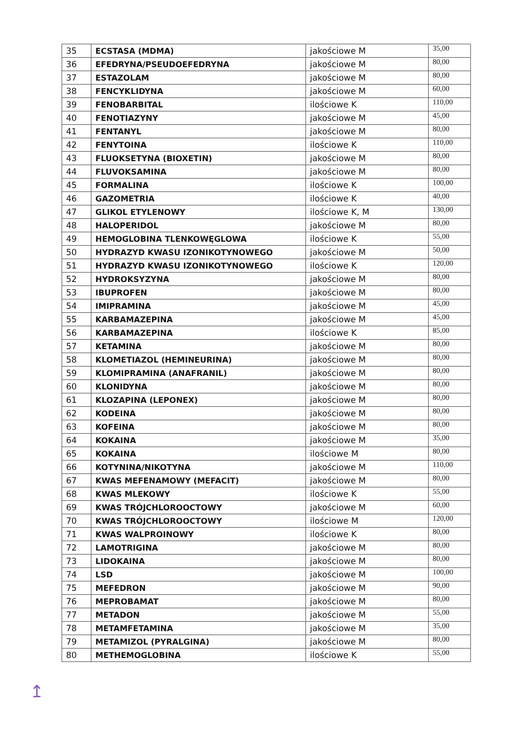| 35 | ECSTASA (MDMA) | jakościowe M | 35,00 |
| 36 | EFEDRYNA/PSEUDOEFEDRYNA | jakościowe M | 80,00 |
| 37 | ESTAZOLAM | jakościowe M | 80,00 |
| 38 | FENCYKLIDYNA | jakościowe M | 60,00 |
| 39 | FENOBARBITAL | ilościowe K | 110,00 |
| 40 | FENOTIAZYNY | jakościowe M | 45,00 |
| 41 | FENTANYL | jakościowe M | 80,00 |
| 42 | FENYTOINA | ilościowe K | 110,00 |
| 43 | FLUOKSETYNA (BIOXETIN) | jakościowe M | 80,00 |
| 44 | FLUVOKSAMINA | jakościowe M | 80,00 |
| 45 | FORMALINA | ilościowe K | 100,00 |
| 46 | GAZOMETRIA | ilościowe K | 40,00 |
| 47 | GLIKOL ETYLENOWY | ilościowe K, M | 130,00 |
| 48 | HALOPERIDOL | jakościowe M | 80,00 |
| 49 | HEMOGLOBINA TLENKOWĘGLOWA | ilościowe K | 55,00 |
| 50 | HYDRAZYD KWASU IZONIKOTYNOWEGO | jakościowe M | 50,00 |
| 51 | HYDRAZYD KWASU IZONIKOTYNOWEGO | ilościowe K | 120,00 |
| 52 | HYDROKSYZYNA | jakościowe M | 80,00 |
| 53 | IBUPROFEN | jakościowe M | 80,00 |
| 54 | IMIPRAMINA | jakościowe M | 45,00 |
| 55 | KARBAMAZEPINA | jakościowe M | 45,00 |
| 56 | KARBAMAZEPINA | ilościowe K | 85,00 |
| 57 | KETAMINA | jakościowe M | 80,00 |
| 58 | KLOMETIAZOL (HEMINEURINA) | jakościowe M | 80,00 |
| 59 | KLOMIPRAMINA (ANAFRANIL) | jakościowe M | 80,00 |
| 60 | KLONIDYNA | jakościowe M | 80,00 |
| 61 | KLOZAPINA (LEPONEX) | jakościowe M | 80,00 |
| 62 | KODEINA | jakościowe M | 80,00 |
| 63 | KOFEINA | jakościowe M | 80,00 |
| 64 | KOKAINA | jakościowe M | 35,00 |
| 65 | KOKAINA | ilościowe M | 80,00 |
| 66 | KOTYNINA/NIKOTYNA | jakościowe M | 110,00 |
| 67 | KWAS MEFENAMOWY (MEFACIT) | jakościowe M | 80,00 |
| 68 | KWAS MLEKOWY | ilościowe K | 55,00 |
| 69 | KWAS TRÓJCHLOROOCTOWY | jakościowe M | 60,00 |
| 70 | KWAS TRÓJCHLOROOCTOWY | ilościowe M | 120,00 |
| 71 | KWAS WALPROINOWY | ilościowe K | 80,00 |
| 72 | LAMOTRIGINA | jakościowe M | 80,00 |
| 73 | LIDOKAINA | jakościowe M | 80,00 |
| 74 | LSD | jakościowe M | 100,00 |
| 75 | MEFEDRON | jakościowe M | 90,00 |
| 76 | MEPROBAMAT | jakościowe M | 80,00 |
| 77 | METADON | jakościowe M | 55,00 |
| 78 | METAMFETAMINA | jakościowe M | 35,00 |
| 79 | METAMIZOL (PYRALGINA) | jakościowe M | 80,00 |
| 80 | METHEMOGLOBINA | ilościowe K | 55,00 |
↥